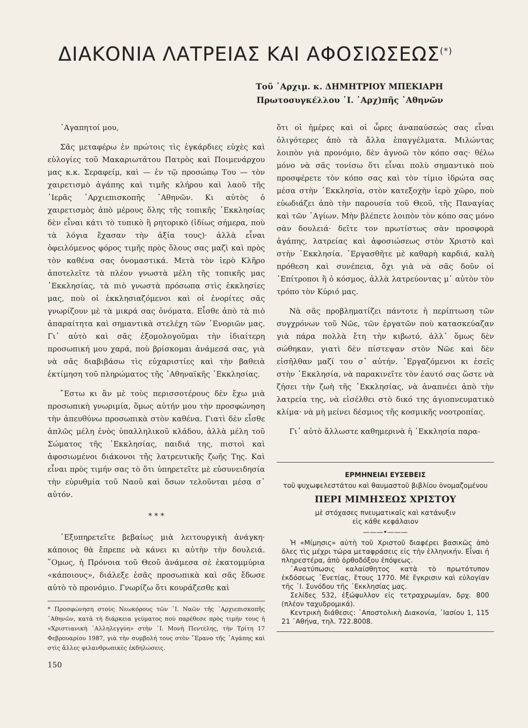ΔΙΑΚΟΝΙΑ ΛΑΤΡΕΙΑΣ ΚΑΙ ΑΦΟΣΙΩΣΕΩΣ<sup>(*)</sup>
Τοῦ ᾿Αρχιμ. κ. ΔΗΜΗΤΡΙΟΥ ΜΠΕΚΙΑΡΗ
Πρωτοσυγκέλλου ῾Ι. ᾿Αρχ)πῆς ᾿Αθηνῶν
᾿Αγαπητοί μου,
Σᾶς μεταφέρω ἐν πρώτοις τὶς ἐγκάρδιες εὐχὲς καὶ εὐλογίες τοῦ Μακαριωτάτου Πατρὸς καὶ Ποιμενάρχου μας κ.κ. Σεραφείμ, καὶ — ἐν τῷ προσώπῳ Του — τὸν χαιρετισμὸ ἀγάπης καὶ τιμῆς κλήρου καὶ λαοῦ τῆς ῾Ιερᾶς ᾿Αρχιεπισκοπῆς ᾿Αθηνῶν. Κι αὐτὸς ὁ χαιρετισμὸς ἀπὸ μέρους ὅλης τῆς τοπικῆς ᾿Εκκλησίας δὲν εἶναι κάτι τὸ τυπικὸ ἢ ρητορικὸ (ἰδίως σήμερα, ποὺ τὰ λόγια ἔχασαν τὴν ἀξία τους)· ἀλλὰ εἶναι ὀφειλόμενος φόρος τιμῆς πρὸς ὅλους σας μαζὶ καὶ πρὸς τὸν καθένα σας ὀνομαστικά. Μετὰ τὸν ἱερὸ Κλῆρο ἀποτελεῖτε τὰ πλέον γνωστὰ μέλη τῆς τοπικῆς μας ᾿Εκκλησίας, τὰ πιὸ γνωστὰ πρόσωπα στὶς ἐκκλησίες μας, ποὺ οἱ ἐκκλησιαζόμενοι καὶ οἱ ἐνορίτες σᾶς γνωρίζουν μὲ τὰ μικρά σας ὀνόματα. Εἶσθε ἀπὸ τὰ πιὸ ἀπαραίτητα καὶ σημαντικὰ στελέχη τῶν ᾿Ενοριῶν μας. Γι᾿ αὐτὸ καὶ σᾶς ἐξομολογοῦμαι τὴν ἰδιαίτερη προσωπική μου χαρά, ποὺ βρίσκομαι ἀνάμεσά σας, γιὰ νὰ σᾶς διαβιβάσω τὶς εὐχαριστίες καὶ τὴν βαθειὰ ἐκτίμηση τοῦ πληρώματος τῆς ᾿Αθηναϊκῆς ᾿Εκκλησίας.
῎Εστω κι ἂν μὲ τοὺς περισσοτέρους δὲν ἔχω μιὰ προσωπικὴ γνωριμία, ὅμως αὐτήν μου τὴν προσφώνηση τὴν ἀπευθύνω προσωπικὰ στὸν καθένα. Γιατὶ δὲν εἶσθε ἁπλῶς μέλη ἑνὸς ὑπαλληλικοῦ κλάδου, ἀλλὰ μέλη τοῦ Σώματος τῆς ᾿Εκκλησίας, παιδιά της, πιστοὶ καὶ ἀφοσιωμένοι διάκονοι τῆς λατρευτικῆς ζωῆς Της. Καὶ εἶναι πρὸς τιμήν σας τὸ ὅτι ὑπηρετεῖτε μὲ εὐσυνειδησία τὴν εὐρυθμία τοῦ Ναοῦ καὶ ὅσων τελοῦνται μέσα σ᾿ αὐτόν.
* * *
᾿Εξυπηρετεῖτε βεβαίως μιὰ λειτουργικὴ ἀνάγκη· κάποιος θὰ ἔπρεπε νὰ κάνει κι αὐτὴν τὴν δουλειά. ῞Ομως, ἡ Πρόνοια τοῦ Θεοῦ ἀνάμεσα σὲ ἑκατομμύρια «κάποιους», διάλεξε ἐσᾶς προσωπικὰ καὶ σᾶς ἔδωσε αὐτὸ τὸ προνόμιο. Γνωρίζω ὅτι κουράζεσθε καὶ
* Προσφώνηση στοὺς Νεωκόρους τῶν ῾Ι. Ναῶν τῆς ᾿Αρχιεπισκοπῆς ᾿Αθηνῶν, κατὰ τὴ διάρκεια γεύματος ποὺ παρέθεσε πρὸς τιμήν τους ἡ «Χριστιανικὴ ᾿Αλληλεγγύη» στὴν ῾Ι. Μονὴ Πεντέλης, τὴν Τρίτη 17 Φεβρουαρίου 1987, γιὰ τὴν συμβολή τους στὸν ῎Ερανο τῆς ᾿Αγάπης καὶ στὶς ἄλλες φιλανθρωπικὲς ἐκδηλώσεις.
150
ὅτι οἱ ἡμέρες καὶ οἱ ὧρες ἀναπαύσεώς σας εἶναι ὀλιγότερες ἀπὸ τὰ ἄλλα ἐπαγγέλματα. Μιλώντας λοιπὸν γιὰ προνόμιο, δὲν ἀγνοῶ τὸν κόπο σας· θέλω μόνο νὰ σᾶς τονίσω ὅτι εἶναι πολὺ σημαντικὸ ποὺ προσφέρετε τὸν κόπο σας καὶ τὸν τίμιο ἱδρώτα σας μέσα στὴν ᾿Εκκλησία, στὸν κατεξοχὴν ἱερὸ χῶρο, ποὺ εὐωδιάζει ἀπὸ τὴν παρουσία τοῦ Θεοῦ, τῆς Παναγίας καὶ τῶν ῾Αγίων. Μὴν βλέπετε λοιπὸν τὸν κόπο σας μόνο σὰν δουλειά· δεῖτε τον πρωτίστως σὰν προσφορὰ ἀγάπης, λατρείας καὶ ἀφοσιώσεως στὸν Χριστὸ καὶ στὴν ᾿Εκκλησία. ᾿Εργασθῆτε μὲ καθαρὴ καρδιά, καλὴ πρόθεση καὶ συνέπεια, ὄχι γιὰ νὰ σᾶς δοῦν οἱ ᾿Επίτροποι ἢ ὁ κόσμος, ἀλλὰ λατρεύοντας μ᾿ αὐτὸν τὸν τρόπο τὸν Κύριό μας.
Νὰ σᾶς προβληματίζει πάντοτε ἡ περίπτωση τῶν συγχρόνων τοῦ Νῶε, τῶν ἐργατῶν ποὺ κατασκεύαζαν γιὰ πάρα πολλὰ ἔτη τὴν κιβωτό, ἀλλ᾿ ὅμως δὲν σώθηκαν, γιατὶ δὲν πίστεψαν στὸν Νῶε καὶ δὲν εἰσῆλθαν μαζί του σ᾿ αὐτήν. ᾿Εργαζόμενοι κι ἐσεῖς στὴν ᾿Εκκλησία, νὰ παρακινεῖτε τὸν ἑαυτό σας ὥστε νὰ ζήσει τὴν ζωὴ τῆς ᾿Εκκλησίας, νὰ ἀναπνέει ἀπὸ τὴν λατρεία της, νὰ εἰσέλθει στὸ δικό της ἁγιοπνευματικὸ κλίμα· νὰ μὴ μείνει δέσμιος τῆς κοσμικῆς νοοτροπίας.
Γι᾿ αὐτὸ ἄλλωστε καθημερινὰ ἡ ᾿Εκκλησία παρα-
ΕΡΜΗΝΕΙΑΙ ΕΥΣΕΒΕΙΣ
τοῦ ψυχωφελεστάτου καὶ θαυμαστοῦ βιβλίου ὀνομαζομένου
ΠΕΡΙ ΜΙΜΗΣΕΩΣ ΧΡΙΣΤΟΥ
μὲ στόχασες πνευματικαῖς καὶ κατάνυξιν
εἰς κάθε κεφάλαιον
———•———
Ἡ «Μίμησις» αὐτὴ τοῦ Χριστοῦ διαφέρει βασικῶς ἀπὸ ὅλες τὶς μέχρι τώρα μεταφράσεις εἰς τὴν ἑλληνικήν. Εἶναι ἡ πληρεστέρα, ἀπὸ ὀρθοδόξου ἐπόψεως.
᾿Ανατύπωσις καλαίσθητος κατὰ τὸ πρωτότυπον ἐκδόσεως ᾿Ενετίας, ἔτους 1770. Μὲ ἔγκρισιν καὶ εὐλογίαν τῆς ῾Ι. Συνόδου τῆς ᾿Εκκλησίας μας.
Σελίδες 532, ἐξώφυλλον εἰς τετραχρωμίαν, δρχ. 800 (πλέον ταχυδρομικά).
Κεντρικὴ διάθεσις: ᾿Αποστολικὴ Διακονία, ᾿Ιασίου 1, 115 21 ᾿Αθήνα, τηλ. 722.8008.